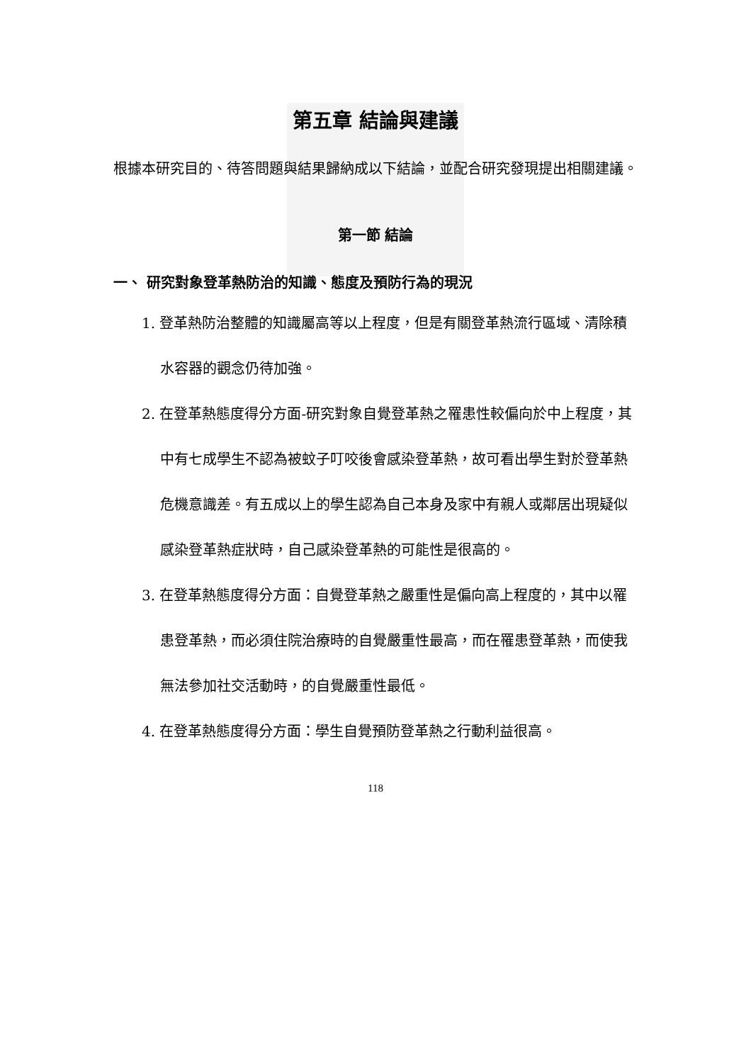第五章 結論與建議
根據本研究目的、待答問題與結果歸納成以下結論，並配合研究發現提出相關建議。
第一節 結論
一、 研究對象登革熱防治的知識、態度及預防行為的現況
1. 登革熱防治整體的知識屬高等以上程度，但是有關登革熱流行區域、清除積水容器的觀念仍待加強。
2. 在登革熱態度得分方面-研究對象自覺登革熱之罹患性較偏向於中上程度，其中有七成學生不認為被蚊子叮咬後會感染登革熱，故可看出學生對於登革熱危機意識差。有五成以上的學生認為自己本身及家中有親人或鄰居出現疑似感染登革熱症狀時，自己感染登革熱的可能性是很高的。
3. 在登革熱態度得分方面：自覺登革熱之嚴重性是偏向高上程度的，其中以罹患登革熱，而必須住院治療時的自覺嚴重性最高，而在罹患登革熱，而使我無法參加社交活動時，的自覺嚴重性最低。
4. 在登革熱態度得分方面：學生自覺預防登革熱之行動利益很高。
118